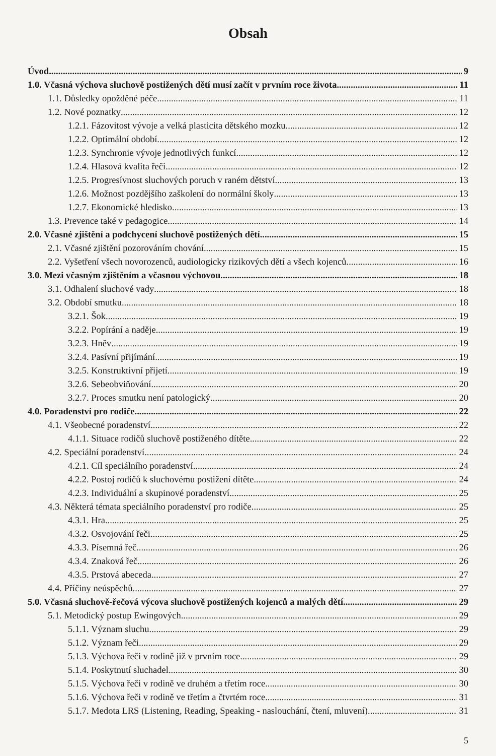Obsah
Úvod 9
1.0. Včasná výchova sluchově postižených dětí musí začít v prvním roce života 11
1.1. Důsledky opožděné péče 11
1.2. Nové poznatky 12
1.2.1. Fázovitost vývoje a velká plasticita dětského mozku 12
1.2.2. Optimální období 12
1.2.3. Synchronie vývoje jednotlivých funkcí 12
1.2.4. Hlasová kvalita řeči 12
1.2.5. Progresívnost sluchových poruch v raném dětství 13
1.2.6. Možnost pozdějšího zaškolení do normální školy 13
1.2.7. Ekonomické hledisko 13
1.3. Prevence také v pedagogice 14
2.0. Včasné zjištění a podchycení sluchově postižených dětí 15
2.1. Včasné zjištění pozorováním chování 15
2.2. Vyšetření všech novorozenců, audiologicky rizikových dětí a všech kojenců 16
3.0. Mezi včasným zjištěním a včasnou výchovou 18
3.1. Odhalení sluchové vady 18
3.2. Období smutku 18
3.2.1. Šok 19
3.2.2. Popírání a naděje 19
3.2.3. Hněv 19
3.2.4. Pasívní přijímání 19
3.2.5. Konstruktivní přijetí 19
3.2.6. Sebeobviňování 20
3.2.7. Proces smutku není patologický 20
4.0. Poradenství pro rodiče 22
4.1. Všeobecné poradenství 22
4.1.1. Situace rodičů sluchově postiženého dítěte 22
4.2. Speciální poradenství 24
4.2.1. Cíl speciálního poradenství 24
4.2.2. Postoj rodičů k sluchovému postižení dítěte 24
4.2.3. Individuální a skupinové poradenství 25
4.3. Některá témata speciálního poradenství pro rodiče 25
4.3.1. Hra 25
4.3.2. Osvojování řeči 25
4.3.3. Písemná řeč 26
4.3.4. Znaková řeč 26
4.3.5. Prstová abeceda 27
4.4. Příčiny neúspěchů 27
5.0. Včasná sluchově-řečová výcova sluchově postižených kojenců a malých dětí 29
5.1. Metodický postup Ewingových 29
5.1.1. Význam sluchu 29
5.1.2. Význam řeči 29
5.1.3. Výchova řeči v rodině již v prvním roce 29
5.1.4. Poskytnutí sluchadel 30
5.1.5. Výchova řeči v rodině ve druhém a třetím roce 30
5.1.6. Výchova řeči v rodině ve třetím a čtvrtém roce 31
5.1.7. Medota LRS (Listening, Reading, Speaking - naslouchání, čtení, mluvení) 31
5